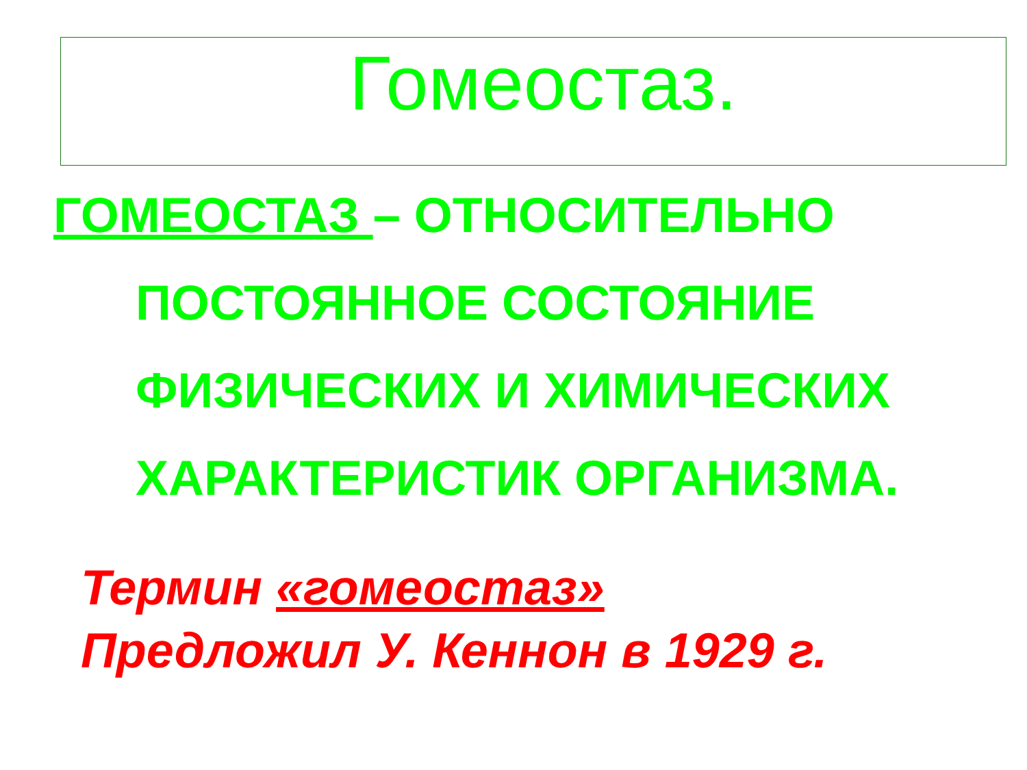Гомеостаз.
ГОМЕОСТАЗ – ОТНОСИТЕЛЬНО
ПОСТОЯННОЕ СОСТОЯНИЕ
ФИЗИЧЕСКИХ И ХИМИЧЕСКИХ
ХАРАКТЕРИСТИК ОРГАНИЗМА.
Термин «гомеостаз»
Предложил У. Кеннон в 1929 г.